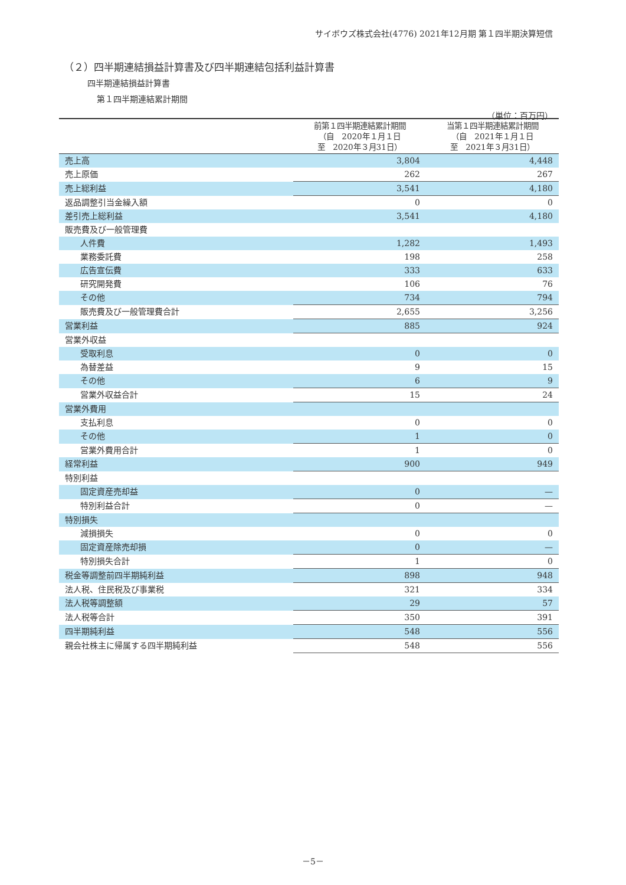サイボウズ株式会社(4776) 2021年12月期 第１四半期決算短信
（２）四半期連結損益計算書及び四半期連結包括利益計算書
四半期連結損益計算書
第１四半期連結累計期間
（単位：百万円）
| | 前第１四半期連結累計期間 （自 2020年１月１日 至 2020年３月31日） | 当第１四半期連結累計期間 （自 2021年１月１日 至 2021年３月31日） |
| --- | --- | --- |
| 売上高 | 3,804 | 4,448 |
| 売上原価 | 262 | 267 |
| 売上総利益 | 3,541 | 4,180 |
| 返品調整引当金繰入額 | 0 | 0 |
| 差引売上総利益 | 3,541 | 4,180 |
| 販売費及び一般管理費 | | |
| 人件費 | 1,282 | 1,493 |
| 業務委託費 | 198 | 258 |
| 広告宣伝費 | 333 | 633 |
| 研究開発費 | 106 | 76 |
| その他 | 734 | 794 |
| 販売費及び一般管理費合計 | 2,655 | 3,256 |
| 営業利益 | 885 | 924 |
| 営業外収益 | | |
| 受取利息 | 0 | 0 |
| 為替差益 | 9 | 15 |
| その他 | 6 | 9 |
| 営業外収益合計 | 15 | 24 |
| 営業外費用 | | |
| 支払利息 | 0 | 0 |
| その他 | 1 | 0 |
| 営業外費用合計 | 1 | 0 |
| 経常利益 | 900 | 949 |
| 特別利益 | | |
| 固定資産売却益 | 0 | — |
| 特別利益合計 | 0 | — |
| 特別損失 | | |
| 減損損失 | 0 | 0 |
| 固定資産除売却損 | 0 | — |
| 特別損失合計 | 1 | 0 |
| 税金等調整前四半期純利益 | 898 | 948 |
| 法人税、住民税及び事業税 | 321 | 334 |
| 法人税等調整額 | 29 | 57 |
| 法人税等合計 | 350 | 391 |
| 四半期純利益 | 548 | 556 |
| 親会社株主に帰属する四半期純利益 | 548 | 556 |
－5－